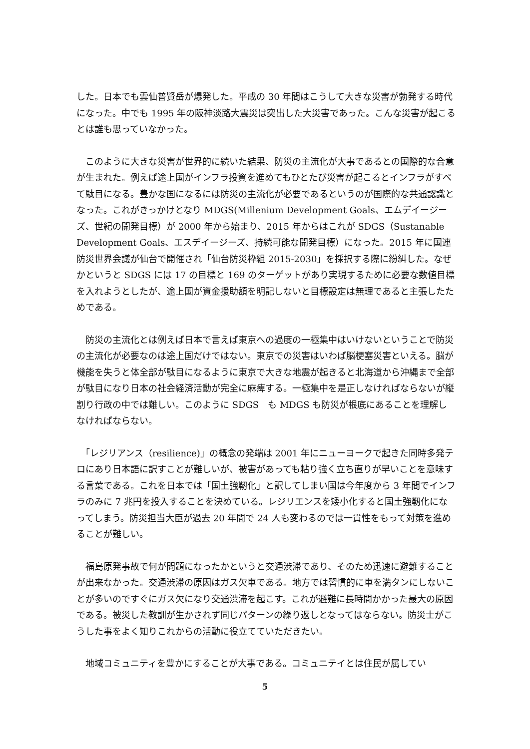した。日本でも雲仙普賢岳が爆発した。平成の 30 年間はこうして大きな災害が勃発する時代になった。中でも 1995 年の阪神淡路大震災は突出した大災害であった。こんな災害が起こるとは誰も思っていなかった。
　このように大きな災害が世界的に続いた結果、防災の主流化が大事であるとの国際的な合意が生まれた。例えば途上国がインフラ投資を進めてもひとたび災害が起こるとインフラがすべて駄目になる。豊かな国になるには防災の主流化が必要であるというのが国際的な共通認識となった。これがきっかけとなり MDGS(Millenium Development Goals、エムデイージーズ、世紀の開発目標）が 2000 年から始まり、2015 年からはこれが SDGS（Sustanable Development Goals、エスデイージーズ、持続可能な開発目標）になった。2015 年に国連防災世界会議が仙台で開催され「仙台防災枠組 2015-2030」を採択する際に紛糾した。なぜかというと SDGS には 17 の目標と 169 のターゲットがあり実現するために必要な数値目標を入れようとしたが、途上国が資金援助額を明記しないと目標設定は無理であると主張したためである。
　防災の主流化とは例えば日本で言えば東京への過度の一極集中はいけないということで防災の主流化が必要なのは途上国だけではない。東京での災害はいわば脳梗塞災害といえる。脳が機能を失うと体全部が駄目になるように東京で大きな地震が起きると北海道から沖縄まで全部が駄目になり日本の社会経済活動が完全に麻痺する。一極集中を是正しなければならないが縦割り行政の中では難しい。このように SDGS　も MDGS も防災が根底にあることを理解しなければならない。
　「レジリアンス（resilience)」の概念の発端は 2001 年にニューヨークで起きた同時多発テロにあり日本語に訳すことが難しいが、被害があっても粘り強く立ち直りが早いことを意味する言葉である。これを日本では「国土強靭化」と訳してしまい国は今年度から 3 年間でインフラのみに 7 兆円を投入することを決めている。レジリエンスを矮小化すると国土強靭化になってしまう。防災担当大臣が過去 20 年間で 24 人も変わるのでは一貫性をもって対策を進めることが難しい。
　福島原発事故で何が問題になったかというと交通渋滞であり、そのため迅速に避難することが出来なかった。交通渋滞の原因はガス欠車である。地方では習慣的に車を満タンにしないことが多いのですぐにガス欠になり交通渋滞を起こす。これが避難に長時間かかった最大の原因である。被災した教訓が生かされず同じパターンの繰り返しとなってはならない。防災士がこうした事をよく知りこれからの活動に役立てていただきたい。
　地域コミュニティを豊かにすることが大事である。コミュニテイとは住民が属してい
5